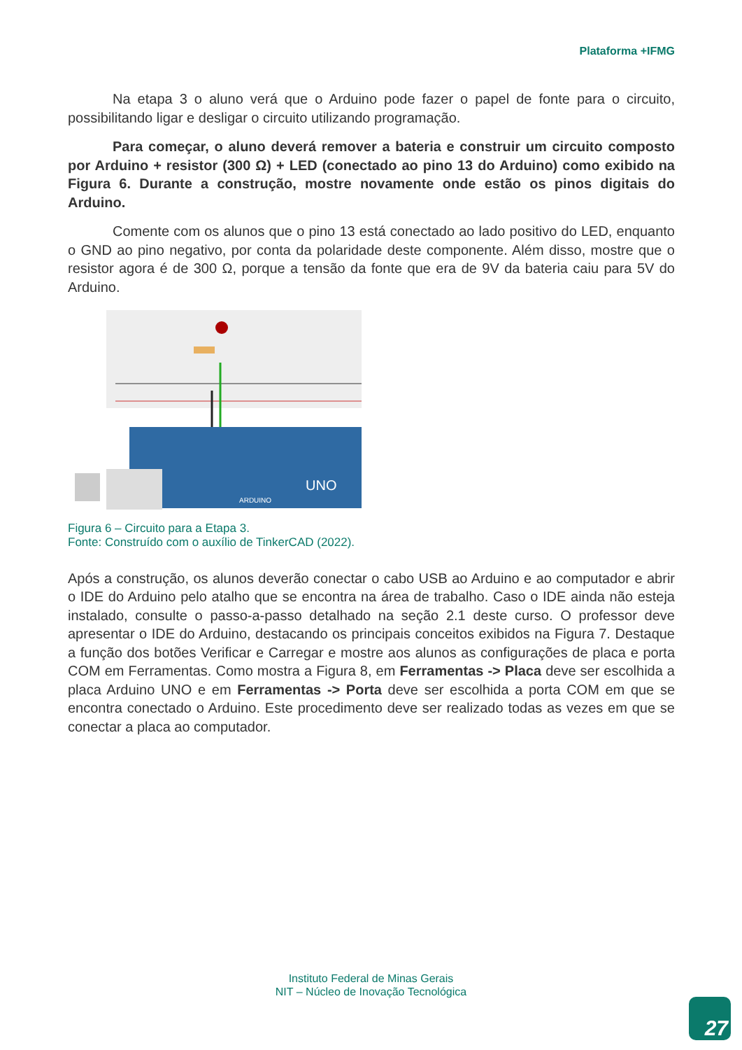Plataforma +IFMG
Na etapa 3 o aluno verá que o Arduino pode fazer o papel de fonte para o circuito, possibilitando ligar e desligar o circuito utilizando programação.
Para começar, o aluno deverá remover a bateria e construir um circuito composto por Arduino + resistor (300 Ω) + LED (conectado ao pino 13 do Arduino) como exibido na Figura 6. Durante a construção, mostre novamente onde estão os pinos digitais do Arduino.
Comente com os alunos que o pino 13 está conectado ao lado positivo do LED, enquanto o GND ao pino negativo, por conta da polaridade deste componente. Além disso, mostre que o resistor agora é de 300 Ω, porque a tensão da fonte que era de 9V da bateria caiu para 5V do Arduino.
UNO
ARDUINO
Figura 6 – Circuito para a Etapa 3.
Fonte: Construído com o auxílio de TinkerCAD (2022).
Após a construção, os alunos deverão conectar o cabo USB ao Arduino e ao computador e abrir o IDE do Arduino pelo atalho que se encontra na área de trabalho. Caso o IDE ainda não esteja instalado, consulte o passo-a-passo detalhado na seção 2.1 deste curso. O professor deve apresentar o IDE do Arduino, destacando os principais conceitos exibidos na Figura 7. Destaque a função dos botões Verificar e Carregar e mostre aos alunos as configurações de placa e porta COM em Ferramentas. Como mostra a Figura 8, em Ferramentas -> Placa deve ser escolhida a placa Arduino UNO e em Ferramentas -> Porta deve ser escolhida a porta COM em que se encontra conectado o Arduino. Este procedimento deve ser realizado todas as vezes em que se conectar a placa ao computador.
Instituto Federal de Minas Gerais
NIT – Núcleo de Inovação Tecnológica
27